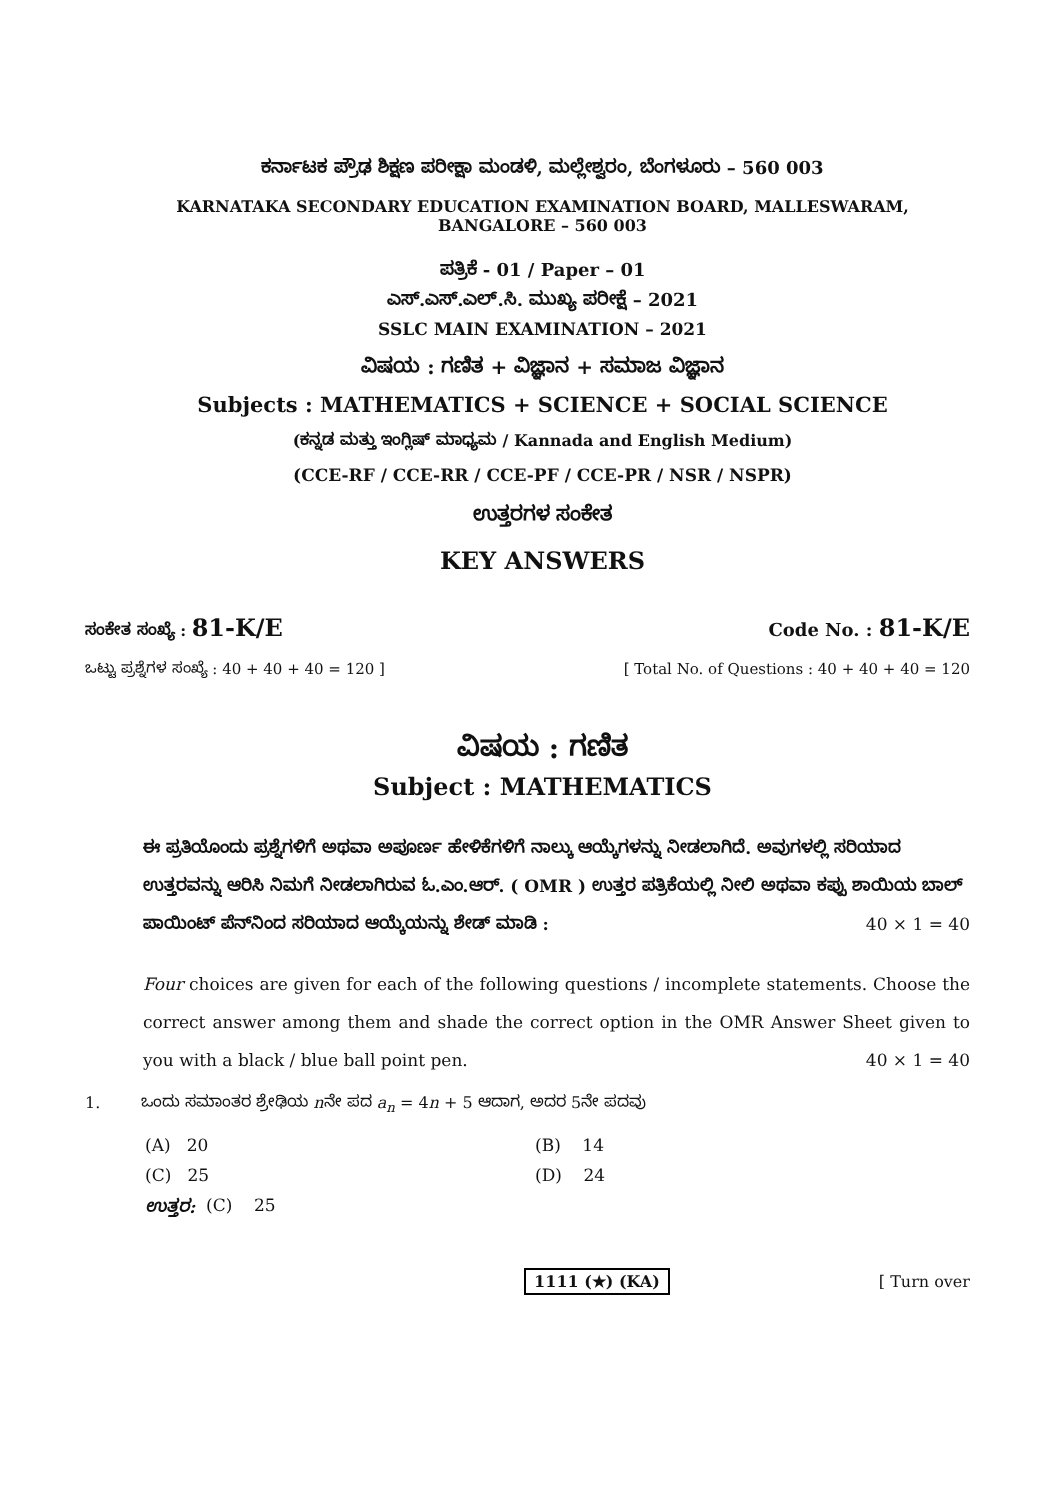ಕರ್ನಾಟಕ ಪ್ರೌಢ ಶಿಕ್ಷಣ ಪರೀಕ್ಷಾ ಮಂಡಳಿ, ಮಲ್ಲೇಶ್ವರಂ, ಬೆಂಗಳೂರು – 560 003
KARNATAKA SECONDARY EDUCATION EXAMINATION BOARD, MALLESWARAM,
BANGALORE – 560 003
ಪತ್ರಿಕೆ - 01 / Paper – 01
ಎಸ್.ಎಸ್.ಎಲ್.ಸಿ. ಮುಖ್ಯ ಪರೀಕ್ಷೆ – 2021
SSLC MAIN EXAMINATION – 2021
ವಿಷಯ : ಗಣಿತ + ವಿಜ್ಞಾನ + ಸಮಾಜ ವಿಜ್ಞಾನ
Subjects : MATHEMATICS + SCIENCE + SOCIAL SCIENCE
(ಕನ್ನಡ ಮತ್ತು ಇಂಗ್ಲಿಷ್ ಮಾಧ್ಯಮ / Kannada and English Medium)
(CCE-RF / CCE-RR / CCE-PF / CCE-PR / NSR / NSPR)
ಉತ್ತರಗಳ ಸಂಕೇತ
KEY ANSWERS
ಸಂಕೇತ ಸಂಖ್ಯೆ : 81-K/E Code No. : 81-K/E
ಒಟ್ಟು ಪ್ರಶ್ನೆಗಳ ಸಂಖ್ಯೆ : 40 + 40 + 40 = 120 ] [ Total No. of Questions : 40 + 40 + 40 = 120
ವಿಷಯ : ಗಣಿತ
Subject : MATHEMATICS
ಈ ಪ್ರತಿಯೊಂದು ಪ್ರಶ್ನೆಗಳಿಗೆ ಅಥವಾ ಅಪೂರ್ಣ ಹೇಳಿಕೆಗಳಿಗೆ ನಾಲ್ಕು ಆಯ್ಕೆಗಳನ್ನು ನೀಡಲಾಗಿದೆ. ಅವುಗಳಲ್ಲಿ ಸರಿಯಾದ ಉತ್ತರವನ್ನು ಆರಿಸಿ ನಿಮಗೆ ನೀಡಲಾಗಿರುವ ಓ.ಎಂ.ಆರ್. ( OMR ) ಉತ್ತರ ಪತ್ರಿಕೆಯಲ್ಲಿ ನೀಲಿ ಅಥವಾ ಕಪ್ಪು ಶಾಯಿಯ ಬಾಲ್ ಪಾಯಿಂಟ್ ಪೆನ್‌ನಿಂದ ಸರಿಯಾದ ಆಯ್ಕೆಯನ್ನು ಶೇಡ್ ಮಾಡಿ : 40 × 1 = 40
Four choices are given for each of the following questions / incomplete statements. Choose the correct answer among them and shade the correct option in the OMR Answer Sheet given to you with a black / blue ball point pen. 40 × 1 = 40
1. ಒಂದು ಸಮಾಂತರ ಶ್ರೇಢಿಯ nನೇ ಪದ a<sub>n</sub> = 4n + 5 ಆದಾಗ, ಅದರ 5ನೇ ಪದವು
(A) 20 (B) 14
(C) 25 (D) 24
ಉತ್ತರ: (C) 25
1111 (★) (KA) [ Turn over